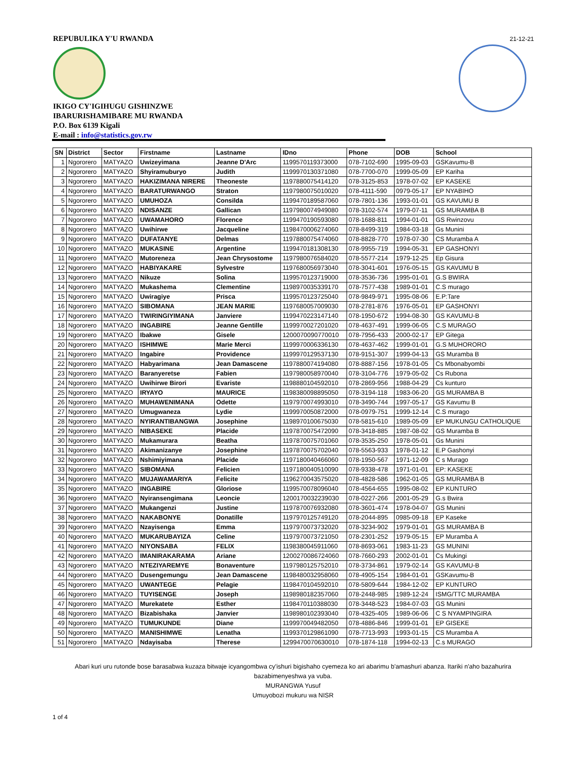REPUBULIKA Y'U RWANDA
IKIGO CY'IGIHUGU GISHINZWE
IBARURISHAMIBARE MU RWANDA
P.O. Box 6139 Kigali
E-mail : info@statistics.gov.rw
21-12-21
| SN | District | Sector | Firstname | Lastname | IDno | Phone | DOB | School |
| --- | --- | --- | --- | --- | --- | --- | --- | --- |
| 1 | Ngororero | MATYAZO | Uwizeyimana | Jeanne D'Arc | 1199570119373000 | 078-7102-690 | 1995-09-03 | GSKavumu-B |
| 2 | Ngororero | MATYAZO | Shyiramuburyo | Judith | 1199970130371080 | 078-7700-070 | 1999-05-09 | EP Kariha |
| 3 | Ngororero | MATYAZO | HAKIZIMANA NIRERE | Theoneste | 1197880075414120 | 078-3125-853 | 1978-07-02 | EP KASEKE |
| 4 | Ngororero | MATYAZO | BARATURWANGO | Straton | 1197980075010020 | 078-4111-590 | 0979-05-17 | EP NYABIHO |
| 5 | Ngororero | MATYAZO | UMUHOZA | Consilda | 1199470189587060 | 078-7801-136 | 1993-01-01 | GS KAVUMU B |
| 6 | Ngororero | MATYAZO | NDISANZE | Gallican | 1197980074949080 | 078-3102-574 | 1979-07-11 | GS MURAMBA B |
| 7 | Ngororero | MATYAZO | UWAMAHORO | Florence | 1199470190593080 | 078-1688-811 | 1994-01-01 | GS Rwinzovu |
| 8 | Ngororero | MATYAZO | Uwihirwe | Jacqueline | 1198470006274060 | 078-8499-319 | 1984-03-18 | Gs Munini |
| 9 | Ngororero | MATYAZO | DUFATANYE | Delmas | 1197880075474060 | 078-8828-770 | 1978-07-30 | CS Muramba A |
| 10 | Ngororero | MATYAZO | MUKASINE | Argentine | 1199470181308130 | 078-9955-719 | 1994-05-31 | EP GASHONYI |
| 11 | Ngororero | MATYAZO | Mutoreneza | Jean Chrysostome | 1197980076584020 | 078-5577-214 | 1979-12-25 | Ep Gisura |
| 12 | Ngororero | MATYAZO | HABIYAKARE | Sylvestre | 1197680056973040 | 078-3041-601 | 1976-05-15 | GS KAVUMU B |
| 13 | Ngororero | MATYAZO | Nikuze | Solina | 1199570123719000 | 078-3536-736 | 1995-01-01 | G.S BWIRA |
| 14 | Ngororero | MATYAZO | Mukashema | Clementine | 1198970035339170 | 078-7577-438 | 1989-01-01 | C.S murago |
| 15 | Ngororero | MATYAZO | Uwiragiye | Prisca | 1199570123725040 | 078-9849-971 | 1995-08-06 | E.P:Tare |
| 16 | Ngororero | MATYAZO | SIBOMANA | JEAN MARIE | 1197680057009030 | 078-2781-876 | 1976-05-01 | EP GASHONYI |
| 17 | Ngororero | MATYAZO | TWIRINGIYIMANA | Janviere | 1199470223147140 | 078-1950-672 | 1994-08-30 | GS KAVUMU-B |
| 18 | Ngororero | MATYAZO | INGABIRE | Jeanne Gentille | 1199970027201020 | 078-4637-491 | 1999-06-05 | C.S MURAGO |
| 19 | Ngororero | MATYAZO | Ibakwe | Gisele | 1200070090770010 | 078-7956-433 | 2000-02-17 | EP Gitega |
| 20 | Ngororero | MATYAZO | ISHIMWE | Marie Merci | 1199970006336130 | 078-4637-462 | 1999-01-01 | G.S MUHORORO |
| 21 | Ngororero | MATYAZO | Ingabire | Providence | 1199970129537130 | 078-9151-307 | 1999-04-13 | GS Muramba B |
| 22 | Ngororero | MATYAZO | Habyarimana | Jean Damascene | 1197880074194080 | 078-8887-156 | 1978-01-05 | Cs Mbonabyombi |
| 23 | Ngororero | MATYAZO | Baranyeretse | Fabien | 1197980058970040 | 078-3104-776 | 1979-05-02 | Cs Rubona |
| 24 | Ngororero | MATYAZO | Uwihirwe Birori | Evariste | 1198880104592010 | 078-2869-956 | 1988-04-29 | Cs kunturo |
| 25 | Ngororero | MATYAZO | IRYAYO | MAURICE | 1198380098895050 | 078-3194-118 | 1983-06-20 | GS MURAMBA B |
| 26 | Ngororero | MATYAZO | MUHAWENIMANA | Odette | 1197970074993010 | 078-3490-744 | 1997-05-17 | GS Kavumu B |
| 27 | Ngororero | MATYAZO | Umugwaneza | Lydie | 1199970050872000 | 078-0979-751 | 1999-12-14 | C.S murago |
| 28 | Ngororero | MATYAZO | NYIRANTIBANGWA | Josephine | 1198970100675030 | 078-5815-610 | 1989-05-09 | EP MUKUNGU CATHOLIQUE |
| 29 | Ngororero | MATYAZO | NIBASEKE | Placide | 1197870075472090 | 078-3418-885 | 1987-08-02 | GS Muramba B |
| 30 | Ngororero | MATYAZO | Mukamurara | Beatha | 1197870075701060 | 078-3535-250 | 1978-05-01 | Gs Munini |
| 31 | Ngororero | MATYAZO | Akimanizanye | Josephine | 1197870075702040 | 078-5563-933 | 1978-01-12 | E.P Gashonyi |
| 32 | Ngororero | MATYAZO | Nshimiyimana | Placide | 1197180040466060 | 078-1950-567 | 1971-12-09 | C s Murago |
| 33 | Ngororero | MATYAZO | SIBOMANA | Felicien | 1197180040510090 | 078-9338-478 | 1971-01-01 | EP: KASEKE |
| 34 | Ngororero | MATYAZO | MUJAWAMARIYA | Felicite | 1196270043575020 | 078-4828-586 | 1962-01-05 | GS MURAMBA B |
| 35 | Ngororero | MATYAZO | INGABIRE | Gloriose | 1199570078096040 | 078-4564-655 | 1995-08-02 | EP KUNTURO |
| 36 | Ngororero | MATYAZO | Nyiransengimana | Leoncie | 1200170032239030 | 078-0227-266 | 2001-05-29 | G.s Bwira |
| 37 | Ngororero | MATYAZO | Mukangenzi | Justine | 1197870076932080 | 078-3601-474 | 1978-04-07 | GS Munini |
| 38 | Ngororero | MATYAZO | NAKABONYE | Donatille | 1197970125749120 | 078-2044-895 | 0985-09-18 | EP Kaseke |
| 39 | Ngororero | MATYAZO | Nzayisenga | Emma | 1197970073732020 | 078-3234-902 | 1979-01-01 | GS MURAMBA B |
| 40 | Ngororero | MATYAZO | MUKARUBAYIZA | Celine | 1197970073721050 | 078-2301-252 | 1979-05-15 | EP Muramba A |
| 41 | Ngororero | MATYAZO | NIYONSABA | FELIX | 1198380045911060 | 078-8693-061 | 1983-11-23 | GS MUNINI |
| 42 | Ngororero | MATYAZO | IMANIRAKARAMA | Ariane | 1200270086724060 | 078-7660-293 | 2002-01-01 | Cs Mukingi |
| 43 | Ngororero | MATYAZO | NTEZIYAREMYE | Bonaventure | 1197980125752010 | 078-3734-861 | 1979-02-14 | GS KAVUMU-B |
| 44 | Ngororero | MATYAZO | Dusengemungu | Jean Damascene | 1198480032958060 | 078-4905-154 | 1984-01-01 | GSKavumu-B |
| 45 | Ngororero | MATYAZO | UWANTEGE | Pelagie | 1198470104592010 | 078-5809-644 | 1984-12-02 | EP KUNTURO |
| 46 | Ngororero | MATYAZO | TUYISENGE | Joseph | 1198980182357060 | 078-2448-985 | 1989-12-24 | ISMG/TTC MURAMBA |
| 47 | Ngororero | MATYAZO | Murekatete | Esther | 1198470110388030 | 078-3448-523 | 1984-07-03 | GS Munini |
| 48 | Ngororero | MATYAZO | Bizabishaka | Janvier | 1198980102393040 | 078-4325-405 | 1989-06-06 | C S NYAMPINGIRA |
| 49 | Ngororero | MATYAZO | TUMUKUNDE | Diane | 1199970049482050 | 078-4886-846 | 1999-01-01 | EP GISEKE |
| 50 | Ngororero | MATYAZO | MANISHIMWE | Lenatha | 1199370129861090 | 078-7713-993 | 1993-01-15 | CS Muramba A |
| 51 | Ngororero | MATYAZO | Ndayisaba | Therese | 1299470070630010 | 078-1874-118 | 1994-02-13 | C.s MURAGO |
Abari kuri uru rutonde bose barasabwa kuzaza bitwaje icyangombwa cy'ishuri bigishaho cyemeza ko ari abarimu b'amashuri abanza. Itariki n'aho bazahurira bazabimenyeshwa ya vuba.
MURANGWA Yusuf
Umuyobozi mukuru wa NISR
1 of 4